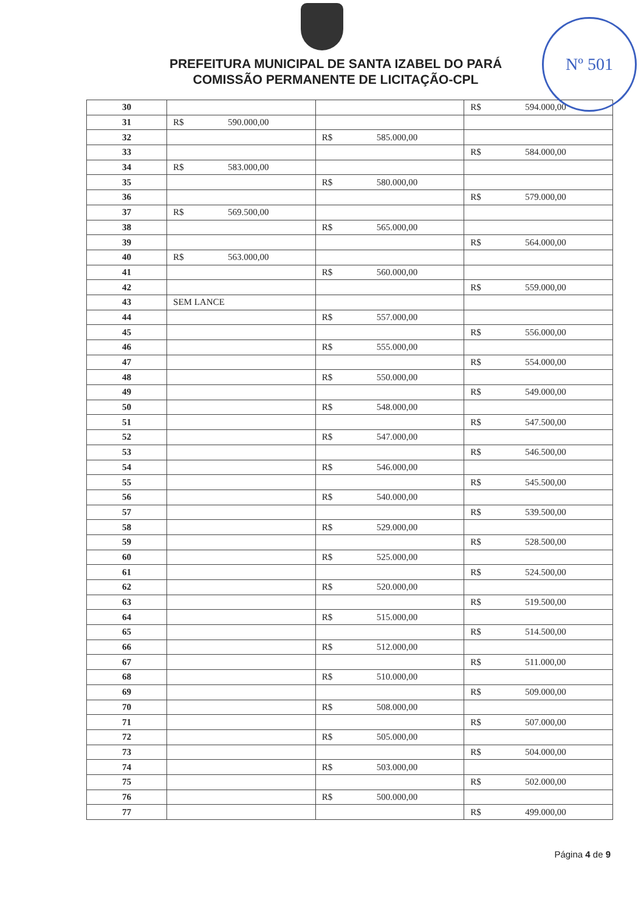Nº 501
PREFEITURA MUNICIPAL DE SANTA IZABEL DO PARÁ
COMISSÃO PERMANENTE DE LICITAÇÃO-CPL
| 30 | | | R$ 594.000,00 |
| 31 | R$ 590.000,00 | | |
| 32 | | R$ 585.000,00 | |
| 33 | | | R$ 584.000,00 |
| 34 | R$ 583.000,00 | | |
| 35 | | R$ 580.000,00 | |
| 36 | | | R$ 579.000,00 |
| 37 | R$ 569.500,00 | | |
| 38 | | R$ 565.000,00 | |
| 39 | | | R$ 564.000,00 |
| 40 | R$ 563.000,00 | | |
| 41 | | R$ 560.000,00 | |
| 42 | | | R$ 559.000,00 |
| 43 | SEM LANCE | | |
| 44 | | R$ 557.000,00 | |
| 45 | | | R$ 556.000,00 |
| 46 | | R$ 555.000,00 | |
| 47 | | | R$ 554.000,00 |
| 48 | | R$ 550.000,00 | |
| 49 | | | R$ 549.000,00 |
| 50 | | R$ 548.000,00 | |
| 51 | | | R$ 547.500,00 |
| 52 | | R$ 547.000,00 | |
| 53 | | | R$ 546.500,00 |
| 54 | | R$ 546.000,00 | |
| 55 | | | R$ 545.500,00 |
| 56 | | R$ 540.000,00 | |
| 57 | | | R$ 539.500,00 |
| 58 | | R$ 529.000,00 | |
| 59 | | | R$ 528.500,00 |
| 60 | | R$ 525.000,00 | |
| 61 | | | R$ 524.500,00 |
| 62 | | R$ 520.000,00 | |
| 63 | | | R$ 519.500,00 |
| 64 | | R$ 515.000,00 | |
| 65 | | | R$ 514.500,00 |
| 66 | | R$ 512.000,00 | |
| 67 | | | R$ 511.000,00 |
| 68 | | R$ 510.000,00 | |
| 69 | | | R$ 509.000,00 |
| 70 | | R$ 508.000,00 | |
| 71 | | | R$ 507.000,00 |
| 72 | | R$ 505.000,00 | |
| 73 | | | R$ 504.000,00 |
| 74 | | R$ 503.000,00 | |
| 75 | | | R$ 502.000,00 |
| 76 | | R$ 500.000,00 | |
| 77 | | | R$ 499.000,00 |
Página 4 de 9